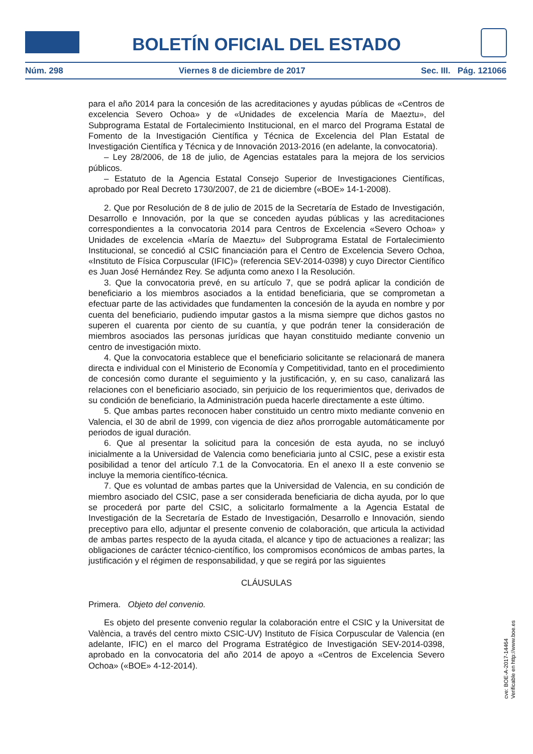BOLETÍN OFICIAL DEL ESTADO
Núm. 298 Viernes 8 de diciembre de 2017 Sec. III. Pág. 121066
para el año 2014 para la concesión de las acreditaciones y ayudas públicas de «Centros de excelencia Severo Ochoa» y de «Unidades de excelencia María de Maeztu», del Subprograma Estatal de Fortalecimiento Institucional, en el marco del Programa Estatal de Fomento de la Investigación Científica y Técnica de Excelencia del Plan Estatal de Investigación Científica y Técnica y de Innovación 2013-2016 (en adelante, la convocatoria).
– Ley 28/2006, de 18 de julio, de Agencias estatales para la mejora de los servicios públicos.
– Estatuto de la Agencia Estatal Consejo Superior de Investigaciones Científicas, aprobado por Real Decreto 1730/2007, de 21 de diciembre («BOE» 14-1-2008).
2. Que por Resolución de 8 de julio de 2015 de la Secretaría de Estado de Investigación, Desarrollo e Innovación, por la que se conceden ayudas públicas y las acreditaciones correspondientes a la convocatoria 2014 para Centros de Excelencia «Severo Ochoa» y Unidades de excelencia «María de Maeztu» del Subprograma Estatal de Fortalecimiento Institucional, se concedió al CSIC financiación para el Centro de Excelencia Severo Ochoa, «Instituto de Física Corpuscular (IFIC)» (referencia SEV-2014-0398) y cuyo Director Científico es Juan José Hernández Rey. Se adjunta como anexo I la Resolución.
3. Que la convocatoria prevé, en su artículo 7, que se podrá aplicar la condición de beneficiario a los miembros asociados a la entidad beneficiaria, que se comprometan a efectuar parte de las actividades que fundamenten la concesión de la ayuda en nombre y por cuenta del beneficiario, pudiendo imputar gastos a la misma siempre que dichos gastos no superen el cuarenta por ciento de su cuantía, y que podrán tener la consideración de miembros asociados las personas jurídicas que hayan constituido mediante convenio un centro de investigación mixto.
4. Que la convocatoria establece que el beneficiario solicitante se relacionará de manera directa e individual con el Ministerio de Economía y Competitividad, tanto en el procedimiento de concesión como durante el seguimiento y la justificación, y, en su caso, canalizará las relaciones con el beneficiario asociado, sin perjuicio de los requerimientos que, derivados de su condición de beneficiario, la Administración pueda hacerle directamente a este último.
5. Que ambas partes reconocen haber constituido un centro mixto mediante convenio en Valencia, el 30 de abril de 1999, con vigencia de diez años prorrogable automáticamente por periodos de igual duración.
6. Que al presentar la solicitud para la concesión de esta ayuda, no se incluyó inicialmente a la Universidad de Valencia como beneficiaria junto al CSIC, pese a existir esta posibilidad a tenor del artículo 7.1 de la Convocatoria. En el anexo II a este convenio se incluye la memoria científico-técnica.
7. Que es voluntad de ambas partes que la Universidad de Valencia, en su condición de miembro asociado del CSIC, pase a ser considerada beneficiaria de dicha ayuda, por lo que se procederá por parte del CSIC, a solicitarlo formalmente a la Agencia Estatal de Investigación de la Secretaría de Estado de Investigación, Desarrollo e Innovación, siendo preceptivo para ello, adjuntar el presente convenio de colaboración, que articula la actividad de ambas partes respecto de la ayuda citada, el alcance y tipo de actuaciones a realizar; las obligaciones de carácter técnico-científico, los compromisos económicos de ambas partes, la justificación y el régimen de responsabilidad, y que se regirá por las siguientes
CLÁUSULAS
Primera. Objeto del convenio.
Es objeto del presente convenio regular la colaboración entre el CSIC y la Universitat de València, a través del centro mixto CSIC-UV) Instituto de Física Corpuscular de Valencia (en adelante, IFIC) en el marco del Programa Estratégico de Investigación SEV-2014-0398, aprobado en la convocatoria del año 2014 de apoyo a «Centros de Excelencia Severo Ochoa» («BOE» 4-12-2014).
cve: BOE-A-2017-14464
Verificable en http://www.boe.es